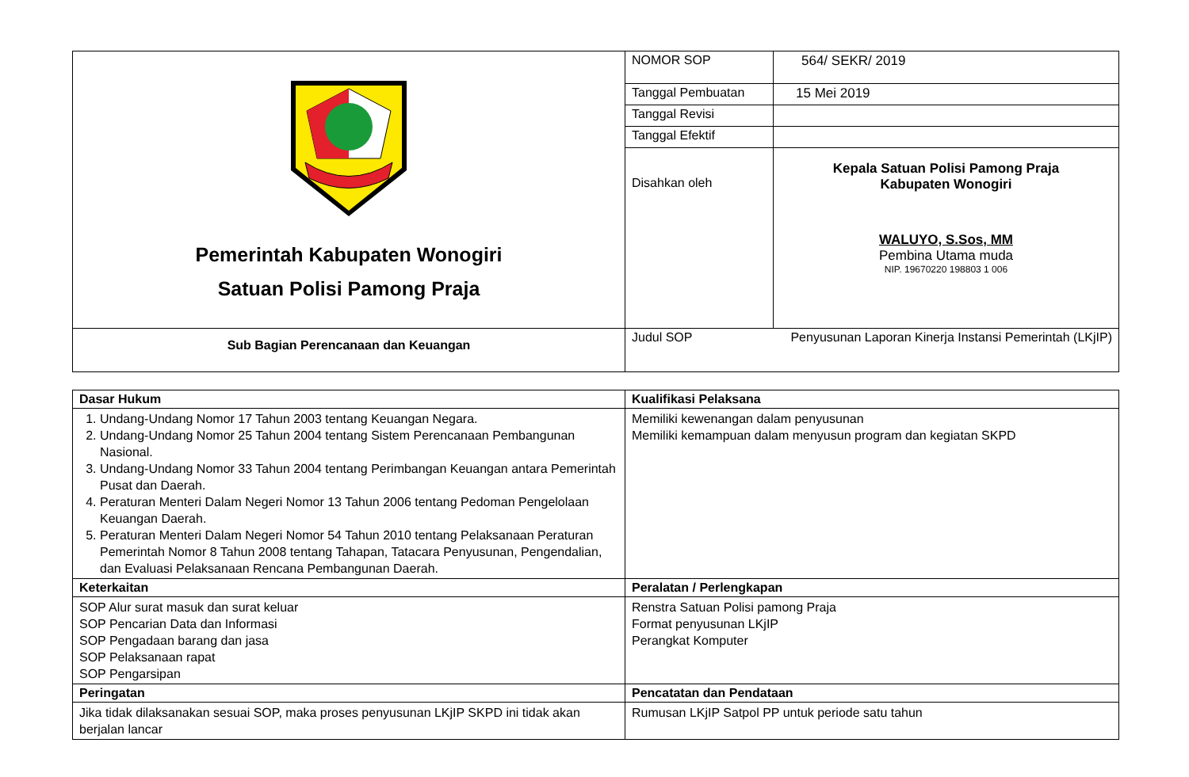| Pemerintah Kabupaten Wonogiri Satuan Polisi Pamong Praja | NOMOR SOP | 564/ SEKR/ 2019 |
| | Tanggal Pembuatan | 15 Mei 2019 |
| | Tanggal Revisi | |
| | Tanggal Efektif | |
| | Disahkan oleh | Kepala Satuan Polisi Pamong Praja Kabupaten Wonogiri WALUYO, S.Sos, MM Pembina Utama muda NIP. 19670220 198803 1 006 |
| Sub Bagian Perencanaan dan Keuangan | Judul SOP | Penyusunan Laporan Kinerja Instansi Pemerintah (LKjIP) |
| Dasar Hukum | Kualifikasi Pelaksana |
| 1. Undang-Undang Nomor 17 Tahun 2003 tentang Keuangan Negara. 2. Undang-Undang Nomor 25 Tahun 2004 tentang Sistem Perencanaan Pembangunan Nasional. 3. Undang-Undang Nomor 33 Tahun 2004 tentang Perimbangan Keuangan antara Pemerintah Pusat dan Daerah. 4. Peraturan Menteri Dalam Negeri Nomor 13 Tahun 2006 tentang Pedoman Pengelolaan Keuangan Daerah. 5. Peraturan Menteri Dalam Negeri Nomor 54 Tahun 2010 tentang Pelaksanaan Peraturan Pemerintah Nomor 8 Tahun 2008 tentang Tahapan, Tatacara Penyusunan, Pengendalian, dan Evaluasi Pelaksanaan Rencana Pembangunan Daerah. | Memiliki kewenangan dalam penyusunan Memiliki kemampuan dalam menyusun program dan kegiatan SKPD |
| Keterkaitan | Peralatan / Perlengkapan |
| SOP Alur surat masuk dan surat keluar SOP Pencarian Data dan Informasi SOP Pengadaan barang dan jasa SOP Pelaksanaan rapat SOP Pengarsipan | Renstra Satuan Polisi pamong Praja Format penyusunan LKjIP Perangkat Komputer |
| Peringatan | Pencatatan dan Pendataan |
| Jika tidak dilaksanakan sesuai SOP, maka proses penyusunan LKjIP SKPD ini tidak akan berjalan lancar | Rumusan LKjIP Satpol PP untuk periode satu tahun |